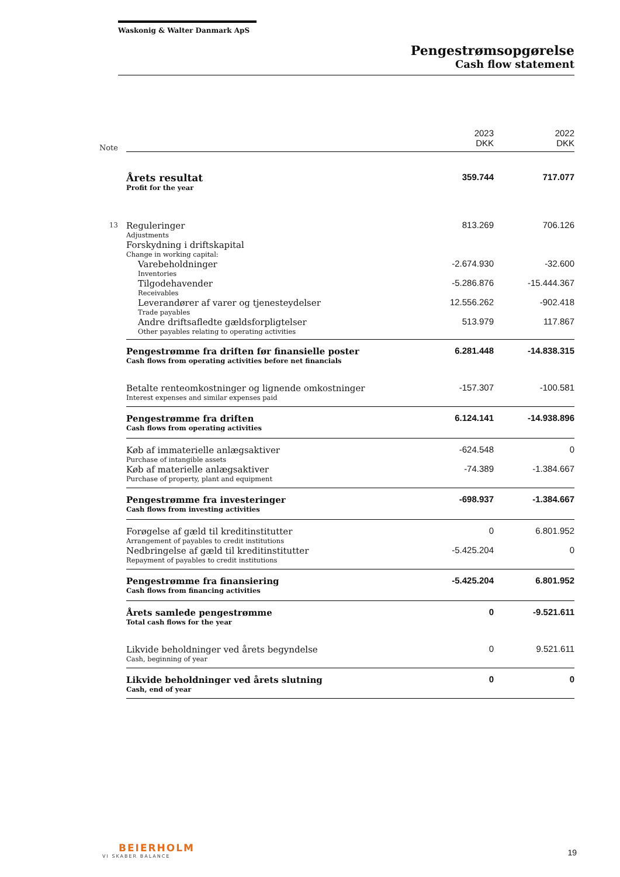Waskonig & Walter Danmark ApS
Pengestrømsopgørelse
Cash flow statement
| Note | | 2023 DKK | 2022 DKK |
| --- | --- | --- | --- |
| | Årets resultat Profit for the year | 359.744 | 717.077 |
| 13 | Reguleringer Adjustments | 813.269 | 706.126 |
| | Forskydning i driftskapital Change in working capital: | | |
| | Varebeholdninger Inventories | -2.674.930 | -32.600 |
| | Tilgodehavender Receivables | -5.286.876 | -15.444.367 |
| | Leverandører af varer og tjenesteydelser Trade payables | 12.556.262 | -902.418 |
| | Andre driftsafledte gældsforpligtelser Other payables relating to operating activities | 513.979 | 117.867 |
| | Pengestrømme fra driften før finansielle poster Cash flows from operating activities before net financials | 6.281.448 | -14.838.315 |
| | Betalte renteomkostninger og lignende omkostninger Interest expenses and similar expenses paid | -157.307 | -100.581 |
| | Pengestrømme fra driften Cash flows from operating activities | 6.124.141 | -14.938.896 |
| | Køb af immaterielle anlægsaktiver Purchase of intangible assets | -624.548 | 0 |
| | Køb af materielle anlægsaktiver Purchase of property, plant and equipment | -74.389 | -1.384.667 |
| | Pengestrømme fra investeringer Cash flows from investing activities | -698.937 | -1.384.667 |
| | Forøgelse af gæld til kreditinstitutter Arrangement of payables to credit institutions | 0 | 6.801.952 |
| | Nedbringelse af gæld til kreditinstitutter Repayment of payables to credit institutions | -5.425.204 | 0 |
| | Pengestrømme fra finansiering Cash flows from financing activities | -5.425.204 | 6.801.952 |
| | Årets samlede pengestrømme Total cash flows for the year | 0 | -9.521.611 |
| | Likvide beholdninger ved årets begyndelse Cash, beginning of year | 0 | 9.521.611 |
| | Likvide beholdninger ved årets slutning Cash, end of year | 0 | 0 |
BEIERHOLM
VI SKABER BALANCE
19